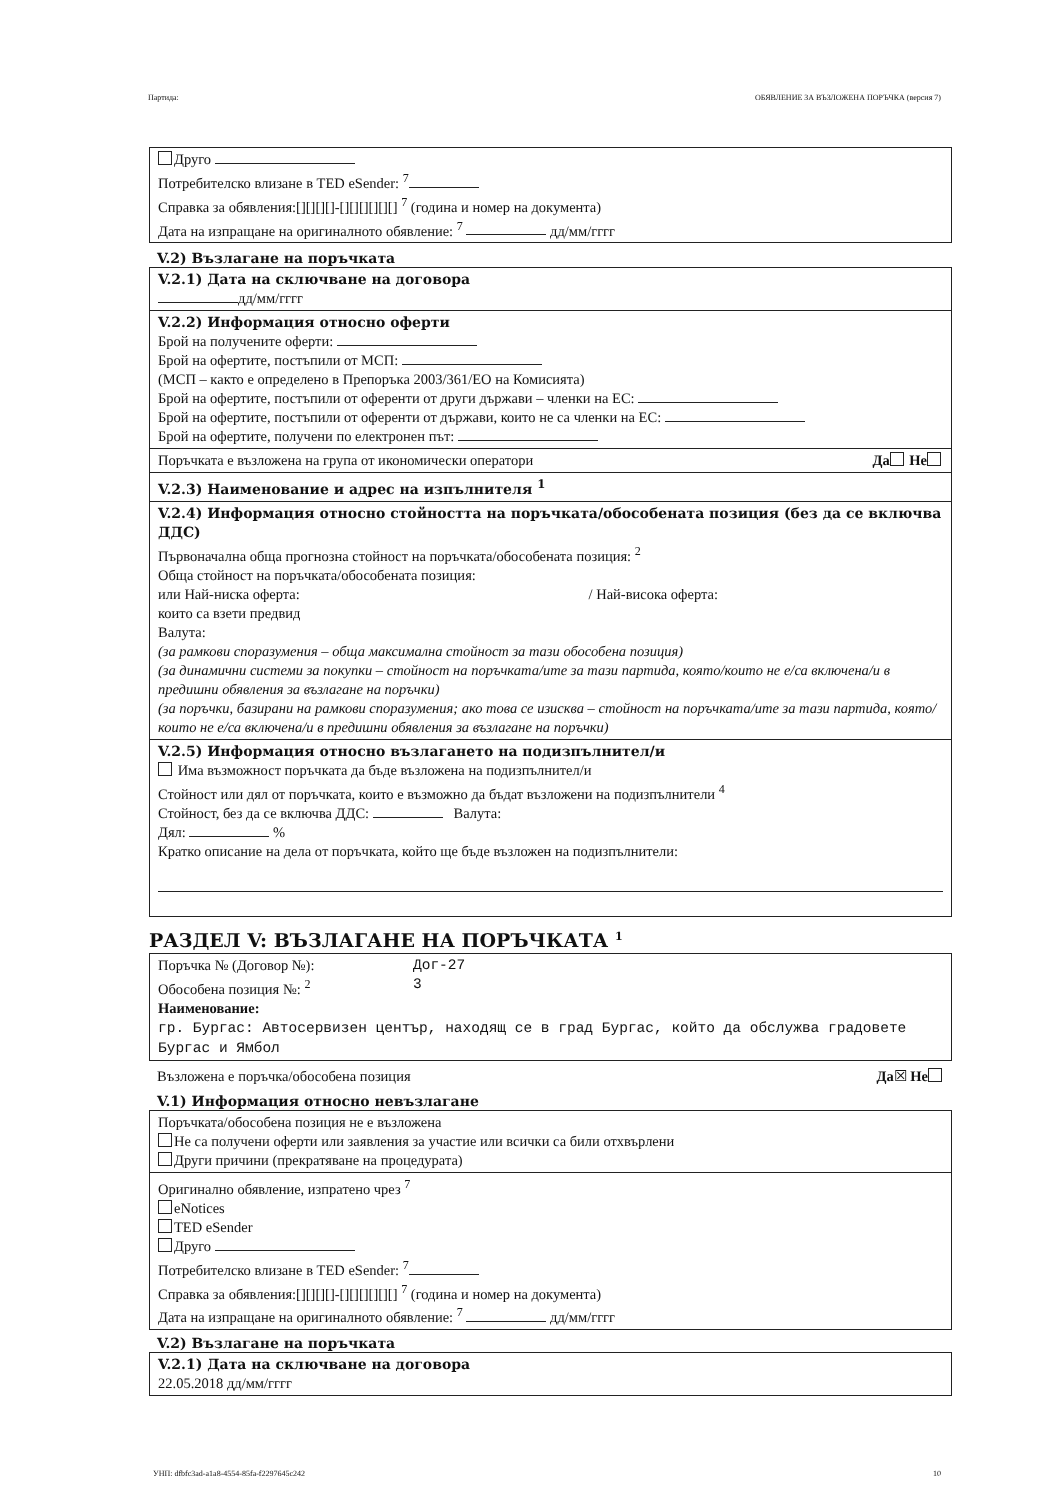Партида: ОБЯВЛЕНИЕ ЗА ВЪЗЛОЖЕНА ПОРЪЧКА (версия 7)
Друго
Потребителско влизане в TED eSender: <sup>7</sup>
Справка за обявления:[][][][]-[][][][][][] <sup>7</sup> (година и номер на документа)
Дата на изпращане на оригиналното обявление: <sup>7</sup> дд/мм/гггг
V.2) Възлагане на поръчката
V.2.1) Дата на сключване на договора
дд/мм/гггг
V.2.2) Информация относно оферти
Брой на получените оферти:
Брой на офертите, постъпили от МСП:
(МСП – както е определено в Препоръка 2003/361/ЕО на Комисията)
Брой на офертите, постъпили от оференти от други държави – членки на ЕС:
Брой на офертите, постъпили от оференти от държави, които не са членки на ЕС:
Брой на офертите, получени по електронен път:
Поръчката е възложена на група от икономически оператори Да Не
V.2.3) Наименование и адрес на изпълнителя <sup>1</sup>
V.2.4) Информация относно стойността на поръчката/обособената позиция (без да се включва ДДС)
Първоначална обща прогнозна стойност на поръчката/обособената позиция: <sup>2</sup>
Обща стойност на поръчката/обособената позиция:
или Най-ниска оферта: / Най-висока оферта:
които са взети предвид
Валута:
(за рамкови споразумения – обща максимална стойност за тази обособена позиция)
(за динамични системи за покупки – стойност на поръчката/ите за тази партида, която/които не е/са включена/и в предишни обявления за възлагане на поръчки)
(за поръчки, базирани на рамкови споразумения; ако това се изисква – стойност на поръчката/ите за тази партида, която/които не е/са включена/и в предишни обявления за възлагане на поръчки)
V.2.5) Информация относно възлагането на подизпълнител/и
Има възможност поръчката да бъде възложена на подизпълнител/и
Стойност или дял от поръчката, които е възможно да бъдат възложени на подизпълнители <sup>4</sup>
Стойност, без да се включва ДДС: Валута:
Дял: %
Кратко описание на дела от поръчката, който ще бъде възложен на подизпълнители:
РАЗДЕЛ V: ВЪЗЛАГАНЕ НА ПОРЪЧКАТА <sup>1</sup>
Поръчка № (Договор №): Дог-27
Обособена позиция №: <sup>2</sup> 3
Наименование:
гр. Бургас: Автосервизен център, находящ се в град Бургас, който да обслужва градовете Бургас и Ямбол
Възложена е поръчка/обособена позиция Да☒ Не
V.1) Информация относно невъзлагане
Поръчката/обособена позиция не е възложена
Не са получени оферти или заявления за участие или всички са били отхвърлени
Други причини (прекратяване на процедурата)
Оригинално обявление, изпратено чрез <sup>7</sup>
eNotices
TED eSender
Друго
Потребителско влизане в TED eSender: <sup>7</sup>
Справка за обявления:[][][][]-[][][][][][] <sup>7</sup> (година и номер на документа)
Дата на изпращане на оригиналното обявление: <sup>7</sup> дд/мм/гггг
V.2) Възлагане на поръчката
V.2.1) Дата на сключване на договора
22.05.2018 дд/мм/гггг
УНП: dfbfc3ad-a1a8-4554-85fa-f2297645c242 10